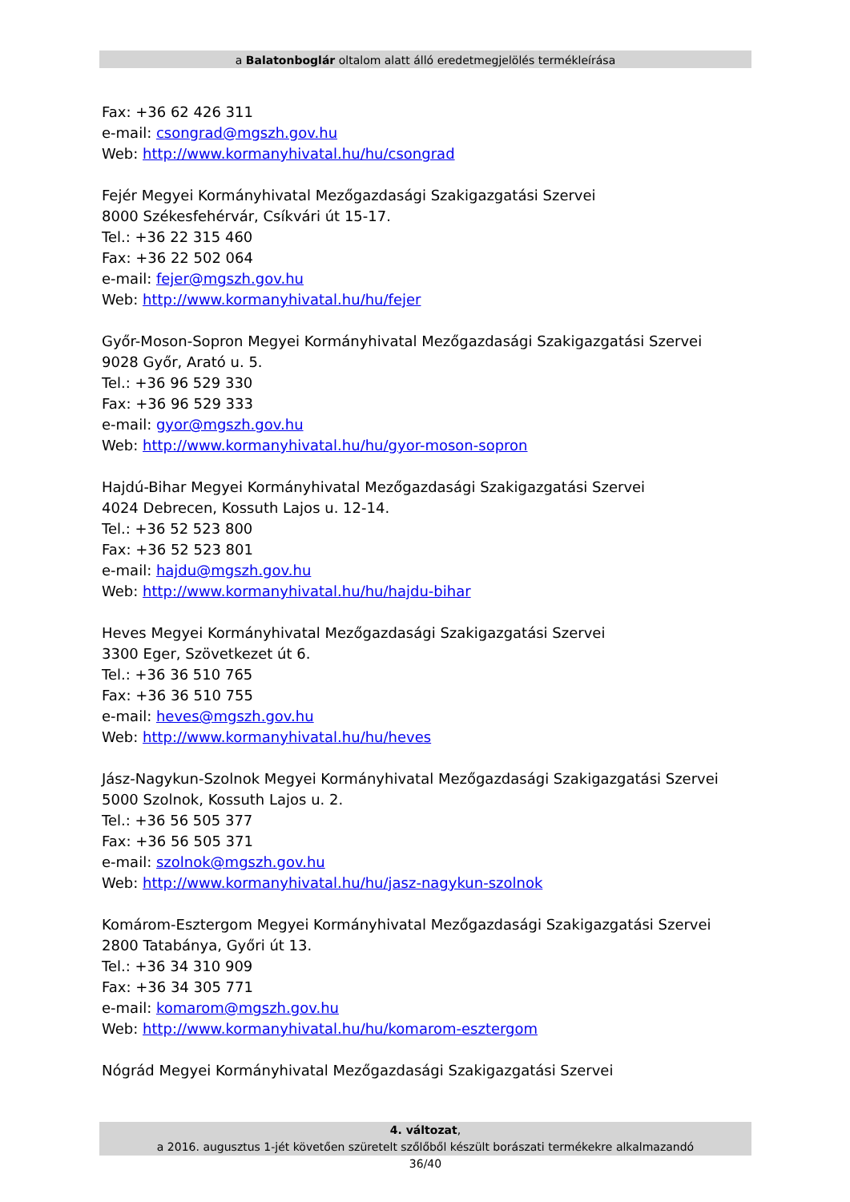a Balatonboglár oltalom alatt álló eredetmegjelölés termékleírása
Fax: +36 62 426 311
e-mail: csongrad@mgszh.gov.hu
Web: http://www.kormanyhivatal.hu/hu/csongrad
Fejér Megyei Kormányhivatal Mezőgazdasági Szakigazgatási Szervei
8000 Székesfehérvár, Csíkvári út 15-17.
Tel.: +36 22 315 460
Fax: +36 22 502 064
e-mail: fejer@mgszh.gov.hu
Web: http://www.kormanyhivatal.hu/hu/fejer
Győr-Moson-Sopron Megyei Kormányhivatal Mezőgazdasági Szakigazgatási Szervei
9028 Győr, Arató u. 5.
Tel.: +36 96 529 330
Fax: +36 96 529 333
e-mail: gyor@mgszh.gov.hu
Web: http://www.kormanyhivatal.hu/hu/gyor-moson-sopron
Hajdú-Bihar Megyei Kormányhivatal Mezőgazdasági Szakigazgatási Szervei
4024 Debrecen, Kossuth Lajos u. 12-14.
Tel.: +36 52 523 800
Fax: +36 52 523 801
e-mail: hajdu@mgszh.gov.hu
Web: http://www.kormanyhivatal.hu/hu/hajdu-bihar
Heves Megyei Kormányhivatal Mezőgazdasági Szakigazgatási Szervei
3300 Eger, Szövetkezet út 6.
Tel.: +36 36 510 765
Fax: +36 36 510 755
e-mail: heves@mgszh.gov.hu
Web: http://www.kormanyhivatal.hu/hu/heves
Jász-Nagykun-Szolnok Megyei Kormányhivatal Mezőgazdasági Szakigazgatási Szervei
5000 Szolnok, Kossuth Lajos u. 2.
Tel.: +36 56 505 377
Fax: +36 56 505 371
e-mail: szolnok@mgszh.gov.hu
Web: http://www.kormanyhivatal.hu/hu/jasz-nagykun-szolnok
Komárom-Esztergom Megyei Kormányhivatal Mezőgazdasági Szakigazgatási Szervei
2800 Tatabánya, Győri út 13.
Tel.: +36 34 310 909
Fax: +36 34 305 771
e-mail: komarom@mgszh.gov.hu
Web: http://www.kormanyhivatal.hu/hu/komarom-esztergom
Nógrád Megyei Kormányhivatal Mezőgazdasági Szakigazgatási Szervei
4. változat,
a 2016. augusztus 1-jét követően szüretelt szőlőből készült borászati termékekre alkalmazandó
36/40